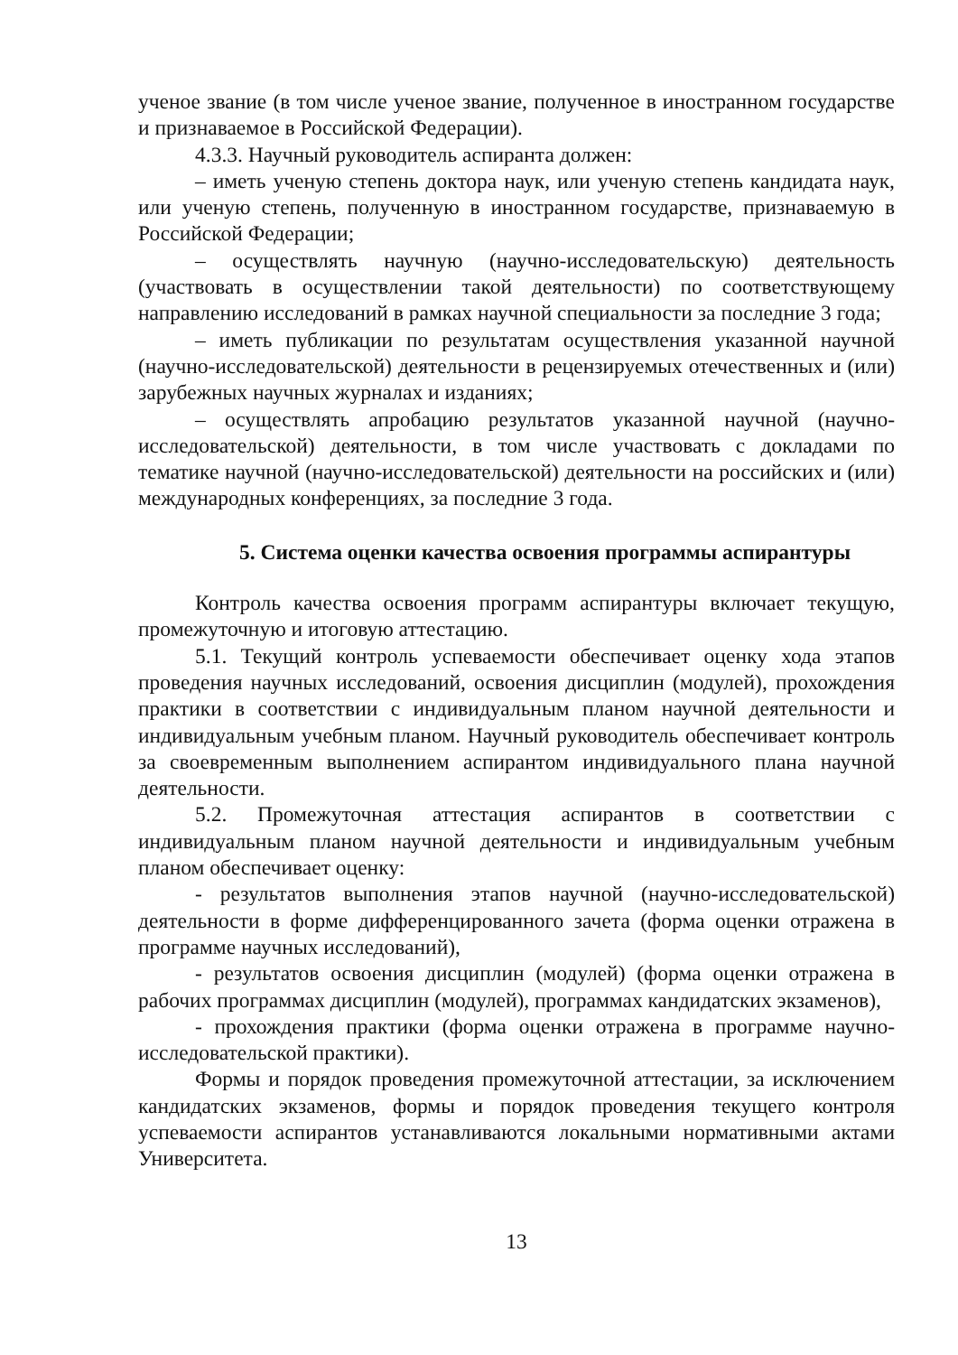ученое звание (в том числе ученое звание, полученное в иностранном государстве и признаваемое в Российской Федерации).
4.3.3. Научный руководитель аспиранта должен:
– иметь ученую степень доктора наук, или ученую степень кандидата наук, или ученую степень, полученную в иностранном государстве, признаваемую в Российской Федерации;
– осуществлять научную (научно-исследовательскую) деятельность (участвовать в осуществлении такой деятельности) по соответствующему направлению исследований в рамках научной специальности за последние 3 года;
– иметь публикации по результатам осуществления указанной научной (научно-исследовательской) деятельности в рецензируемых отечественных и (или) зарубежных научных журналах и изданиях;
– осуществлять апробацию результатов указанной научной (научно-исследовательской) деятельности, в том числе участвовать с докладами по тематике научной (научно-исследовательской) деятельности на российских и (или) международных конференциях, за последние 3 года.
5. Система оценки качества освоения программы аспирантуры
Контроль качества освоения программ аспирантуры включает текущую, промежуточную и итоговую аттестацию.
5.1. Текущий контроль успеваемости обеспечивает оценку хода этапов проведения научных исследований, освоения дисциплин (модулей), прохождения практики в соответствии с индивидуальным планом научной деятельности и индивидуальным учебным планом. Научный руководитель обеспечивает контроль за своевременным выполнением аспирантом индивидуального плана научной деятельности.
5.2. Промежуточная аттестация аспирантов в соответствии с индивидуальным планом научной деятельности и индивидуальным учебным планом обеспечивает оценку:
- результатов выполнения этапов научной (научно-исследовательской) деятельности в форме дифференцированного зачета (форма оценки отражена в программе научных исследований),
- результатов освоения дисциплин (модулей) (форма оценки отражена в рабочих программах дисциплин (модулей), программах кандидатских экзаменов),
- прохождения практики (форма оценки отражена в программе научно-исследовательской практики).
Формы и порядок проведения промежуточной аттестации, за исключением кандидатских экзаменов, формы и порядок проведения текущего контроля успеваемости аспирантов устанавливаются локальными нормативными актами Университета.
13